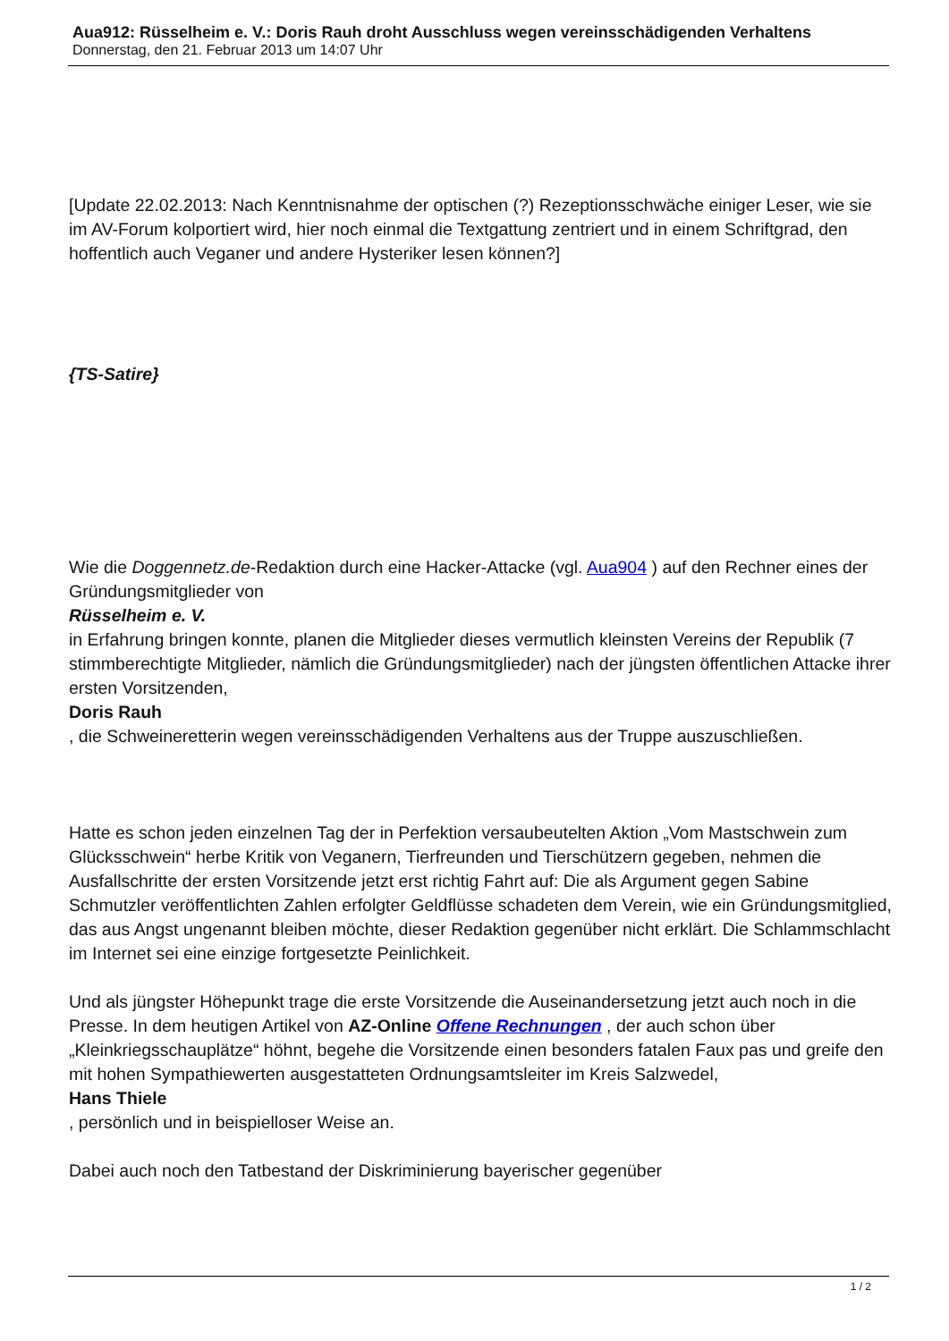Aua912: Rüsselheim e. V.: Doris Rauh droht Ausschluss wegen vereinsschädigenden Verhaltens
Donnerstag, den 21. Februar 2013 um 14:07 Uhr
[Update 22.02.2013: Nach Kenntnisnahme der optischen (?) Rezeptionsschwäche einiger Leser, wie sie im AV-Forum kolportiert wird, hier noch einmal die Textgattung zentriert und in einem Schriftgrad, den hoffentlich auch Veganer und andere Hysteriker lesen können?]
{TS-Satire}
Wie die Doggennetz.de-Redaktion durch eine Hacker-Attacke (vgl. Aua904 ) auf den Rechner eines der Gründungsmitglieder von
Rüsselheim e. V.
in Erfahrung bringen konnte, planen die Mitglieder dieses vermutlich kleinsten Vereins der Republik (7 stimmberechtigte Mitglieder, nämlich die Gründungsmitglieder) nach der jüngsten öffentlichen Attacke ihrer ersten Vorsitzenden,
Doris Rauh
, die Schweineretterin wegen vereinsschädigenden Verhaltens aus der Truppe auszuschließen.
Hatte es schon jeden einzelnen Tag der in Perfektion versaubeutelten Aktion „Vom Mastschwein zum Glücksschwein“ herbe Kritik von Veganern, Tierfreunden und Tierschützern gegeben, nehmen die Ausfallschritte der ersten Vorsitzende jetzt erst richtig Fahrt auf: Die als Argument gegen Sabine Schmutzler veröffentlichten Zahlen erfolgter Geldflüsse schadeten dem Verein, wie ein Gründungsmitglied, das aus Angst ungenannt bleiben möchte, dieser Redaktion gegenüber nicht erklärt. Die Schlammschlacht im Internet sei eine einzige fortgesetzte Peinlichkeit.
Und als jüngster Höhepunkt trage die erste Vorsitzende die Auseinandersetzung jetzt auch noch in die Presse. In dem heutigen Artikel von AZ-Online Offene Rechnungen , der auch schon über „Kleinkriegsschauplätze“ höhnt, begehe die Vorsitzende einen besonders fatalen Faux pas und greife den mit hohen Sympathiewerten ausgestatteten Ordnungsamtsleiter im Kreis Salzwedel,
Hans Thiele
, persönlich und in beispielloser Weise an.
Dabei auch noch den Tatbestand der Diskriminierung bayerischer gegenüber
1 / 2